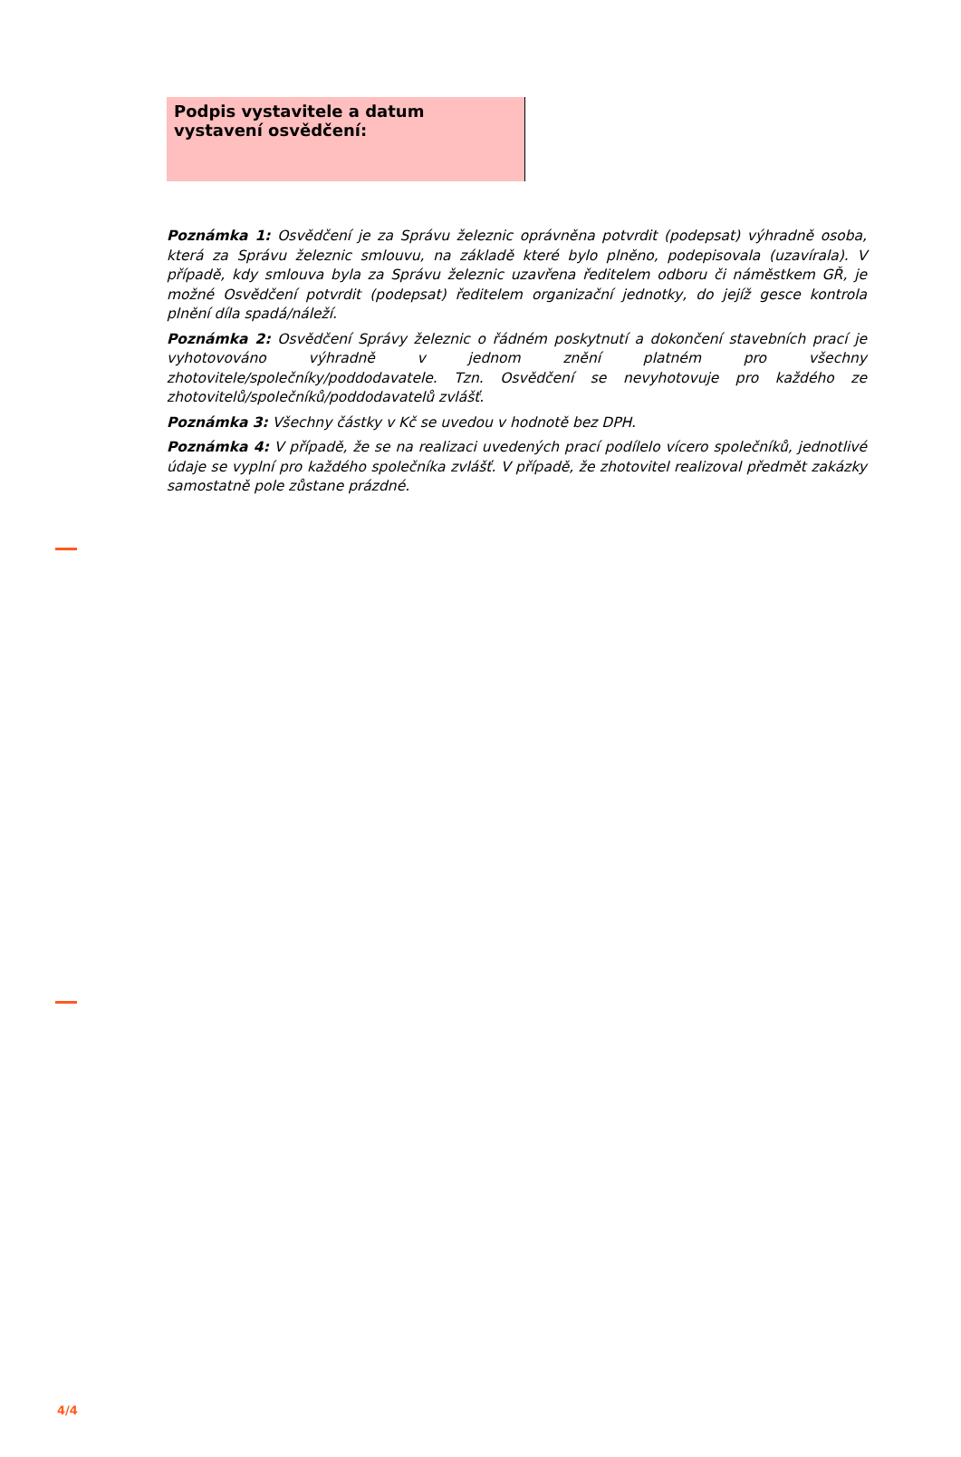| Podpis vystavitele a datum vystavení osvědčení: |
Poznámka 1: Osvědčení je za Správu železnic oprávněna potvrdit (podepsat) výhradně osoba, která za Správu železnic smlouvu, na základě které bylo plněno, podepisovala (uzavírala). V případě, kdy smlouva byla za Správu železnic uzavřena ředitelem odboru či náměstkem GŘ, je možné Osvědčení potvrdit (podepsat) ředitelem organizační jednotky, do jejíž gesce kontrola plnění díla spadá/náleží.
Poznámka 2: Osvědčení Správy železnic o řádném poskytnutí a dokončení stavebních prací je vyhotovováno výhradně v jednom znění platném pro všechny zhotovitele/společníky/poddodavatele. Tzn. Osvědčení se nevyhotovuje pro každého ze zhotovitelů/společníků/poddodavatelů zvlášť.
Poznámka 3: Všechny částky v Kč se uvedou v hodnotě bez DPH.
Poznámka 4: V případě, že se na realizaci uvedených prací podílelo vícero společníků, jednotlivé údaje se vyplní pro každého společníka zvlášť. V případě, že zhotovitel realizoval předmět zakázky samostatně pole zůstane prázdné.
4/4